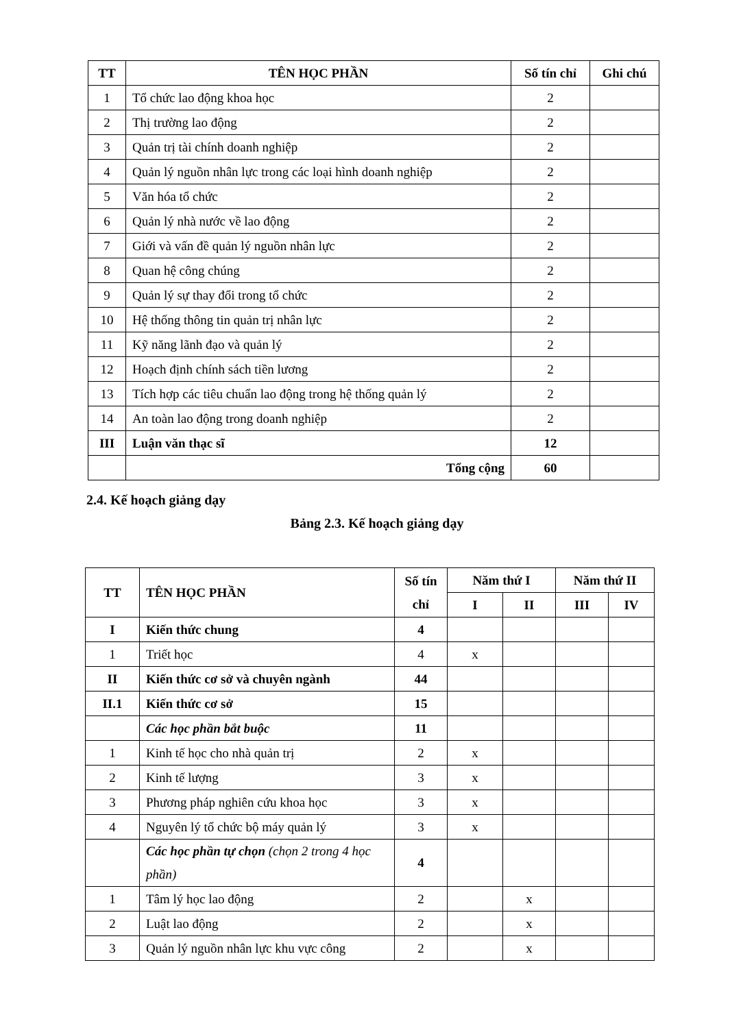| TT | TÊN HỌC PHẦN | Số tín chỉ | Ghi chú |
| --- | --- | --- | --- |
| 1 | Tổ chức lao động khoa học | 2 | |
| 2 | Thị trường lao động | 2 | |
| 3 | Quản trị tài chính doanh nghiệp | 2 | |
| 4 | Quản lý nguồn nhân lực trong các loại hình doanh nghiệp | 2 | |
| 5 | Văn hóa tổ chức | 2 | |
| 6 | Quản lý nhà nước về lao động | 2 | |
| 7 | Giới và vấn đề quản lý nguồn nhân lực | 2 | |
| 8 | Quan hệ công chúng | 2 | |
| 9 | Quản lý sự thay đổi trong tổ chức | 2 | |
| 10 | Hệ thống thông tin quản trị nhân lực | 2 | |
| 11 | Kỹ năng lãnh đạo và quản lý | 2 | |
| 12 | Hoạch định chính sách tiền lương | 2 | |
| 13 | Tích hợp các tiêu chuẩn lao động trong hệ thống quản lý | 2 | |
| 14 | An toàn lao động trong doanh nghiệp | 2 | |
| III | Luận văn thạc sĩ | 12 | |
| | Tổng cộng | 60 | |
2.4. Kế hoạch giảng dạy
Bảng 2.3. Kế hoạch giảng dạy
| TT | TÊN HỌC PHẦN | Số tín chỉ | Năm thứ I | | Năm thứ II | |
| --- | --- | --- | --- | --- | --- | --- |
| | | | I | II | III | IV |
| I | Kiến thức chung | 4 | | | | |
| 1 | Triết học | 4 | x | | | |
| II | Kiến thức cơ sở và chuyên ngành | 44 | | | | |
| II.1 | Kiến thức cơ sở | 15 | | | | |
| | Các học phần bắt buộc | 11 | | | | |
| 1 | Kinh tế học cho nhà quản trị | 2 | x | | | |
| 2 | Kinh tế lượng | 3 | x | | | |
| 3 | Phương pháp nghiên cứu khoa học | 3 | x | | | |
| 4 | Nguyên lý tổ chức bộ máy quản lý | 3 | x | | | |
| | Các học phần tự chọn (chọn 2 trong 4 học phần) | 4 | | | | |
| 1 | Tâm lý học lao động | 2 | | x | | |
| 2 | Luật lao động | 2 | | x | | |
| 3 | Quản lý nguồn nhân lực khu vực công | 2 | | x | | |